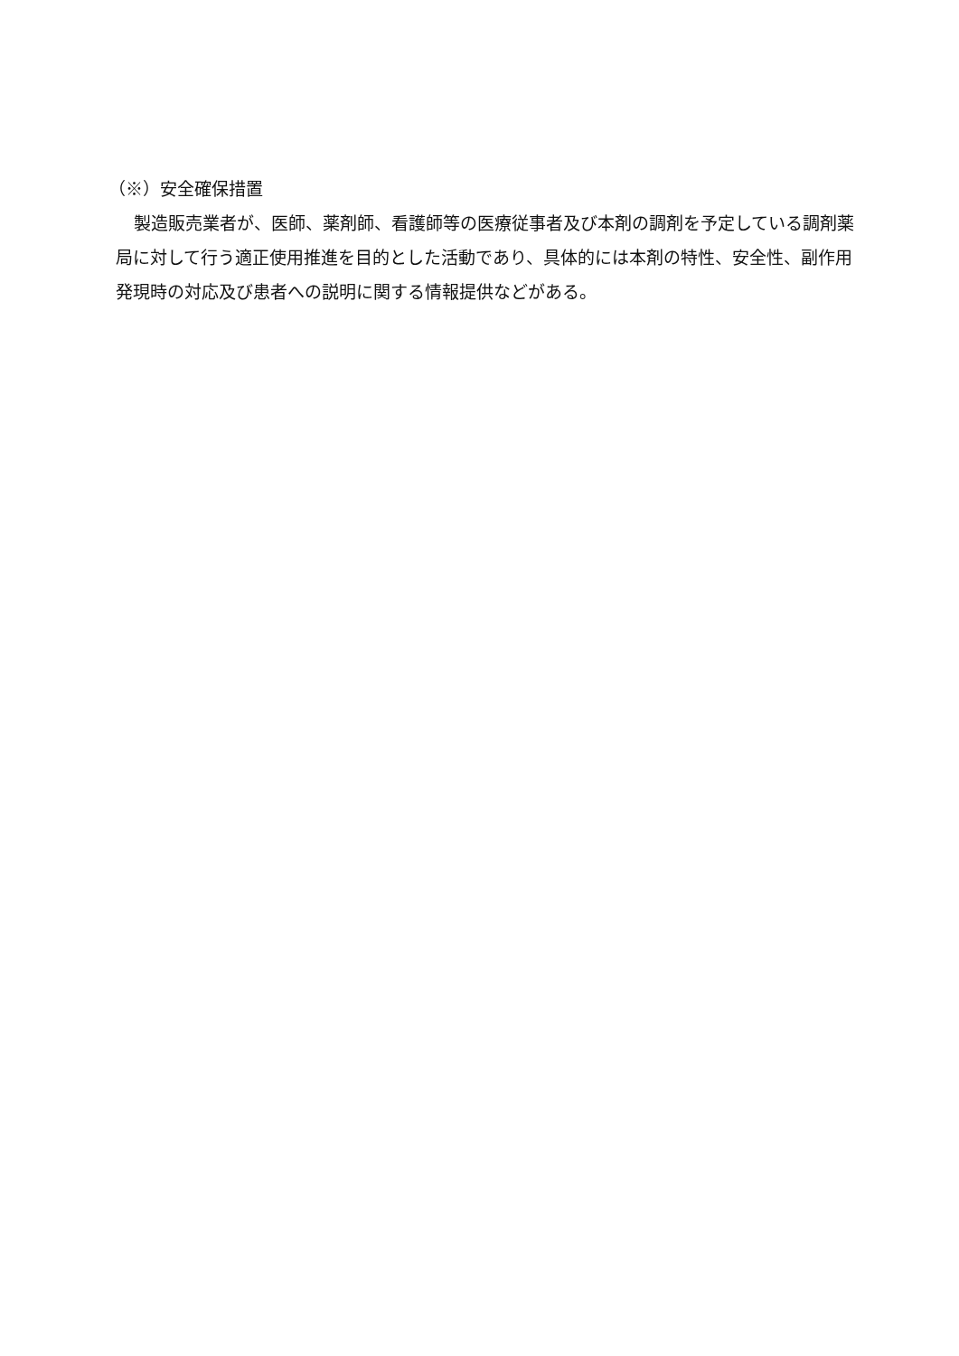（※）安全確保措置
製造販売業者が、医師、薬剤師、看護師等の医療従事者及び本剤の調剤を予定している調剤薬局に対して行う適正使用推進を目的とした活動であり、具体的には本剤の特性、安全性、副作用発現時の対応及び患者への説明に関する情報提供などがある。